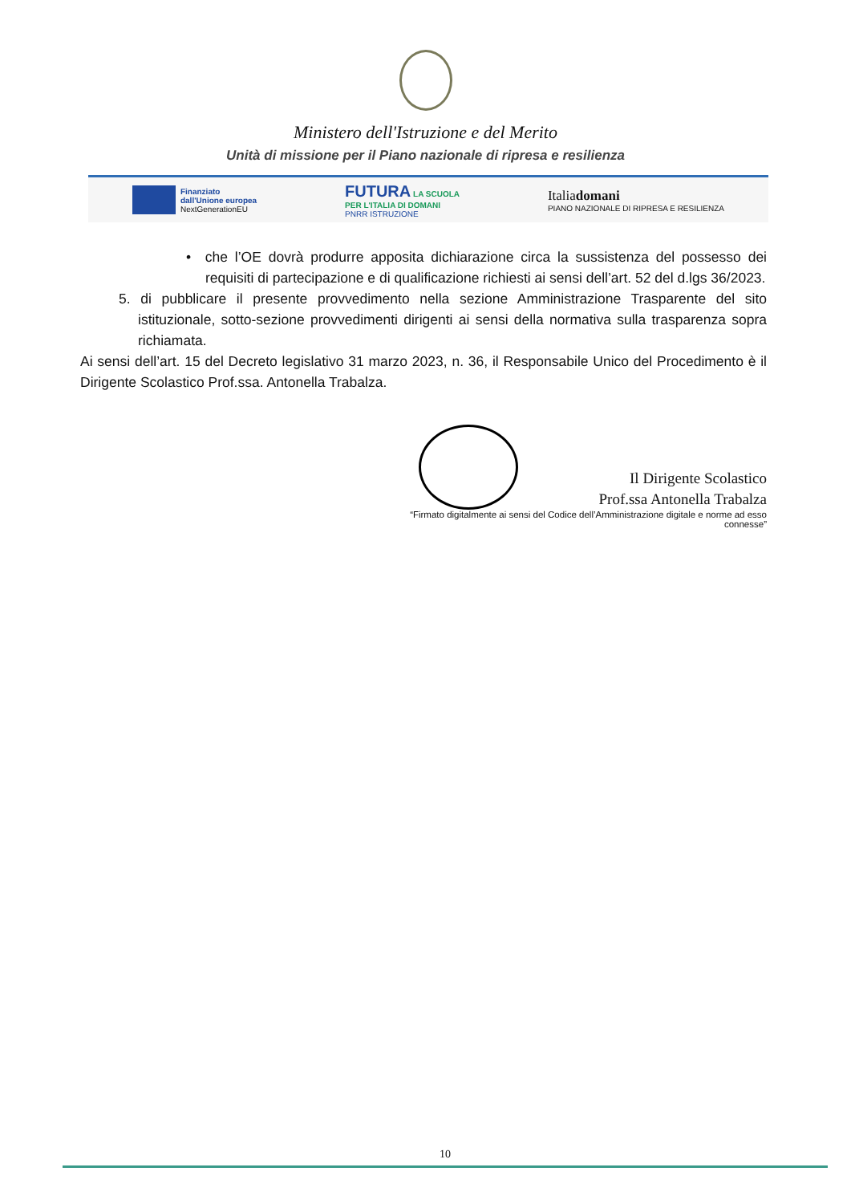Ministero dell'Istruzione e del Merito
Unità di missione per il Piano nazionale di ripresa e resilienza
Finanziato
dall'Unione europea
NextGenerationEU
FUTURA LA SCUOLA
PER L'ITALIA DI DOMANI
PNRR ISTRUZIONE
Italiadomani
PIANO NAZIONALE DI RIPRESA E RESILIENZA
• che l’OE dovrà produrre apposita dichiarazione circa la sussistenza del possesso dei requisiti di partecipazione e di qualificazione richiesti ai sensi dell’art. 52 del d.lgs 36/2023.
5. di pubblicare il presente provvedimento nella sezione Amministrazione Trasparente del sito istituzionale, sotto-sezione provvedimenti dirigenti ai sensi della normativa sulla trasparenza sopra richiamata.
Ai sensi dell’art. 15 del Decreto legislativo 31 marzo 2023, n. 36, il Responsabile Unico del Procedimento è il Dirigente Scolastico Prof.ssa. Antonella Trabalza.
Il Dirigente Scolastico
Prof.ssa Antonella Trabalza
“Firmato digitalmente ai sensi del Codice dell’Amministrazione digitale e norme ad esso
connesse”
10